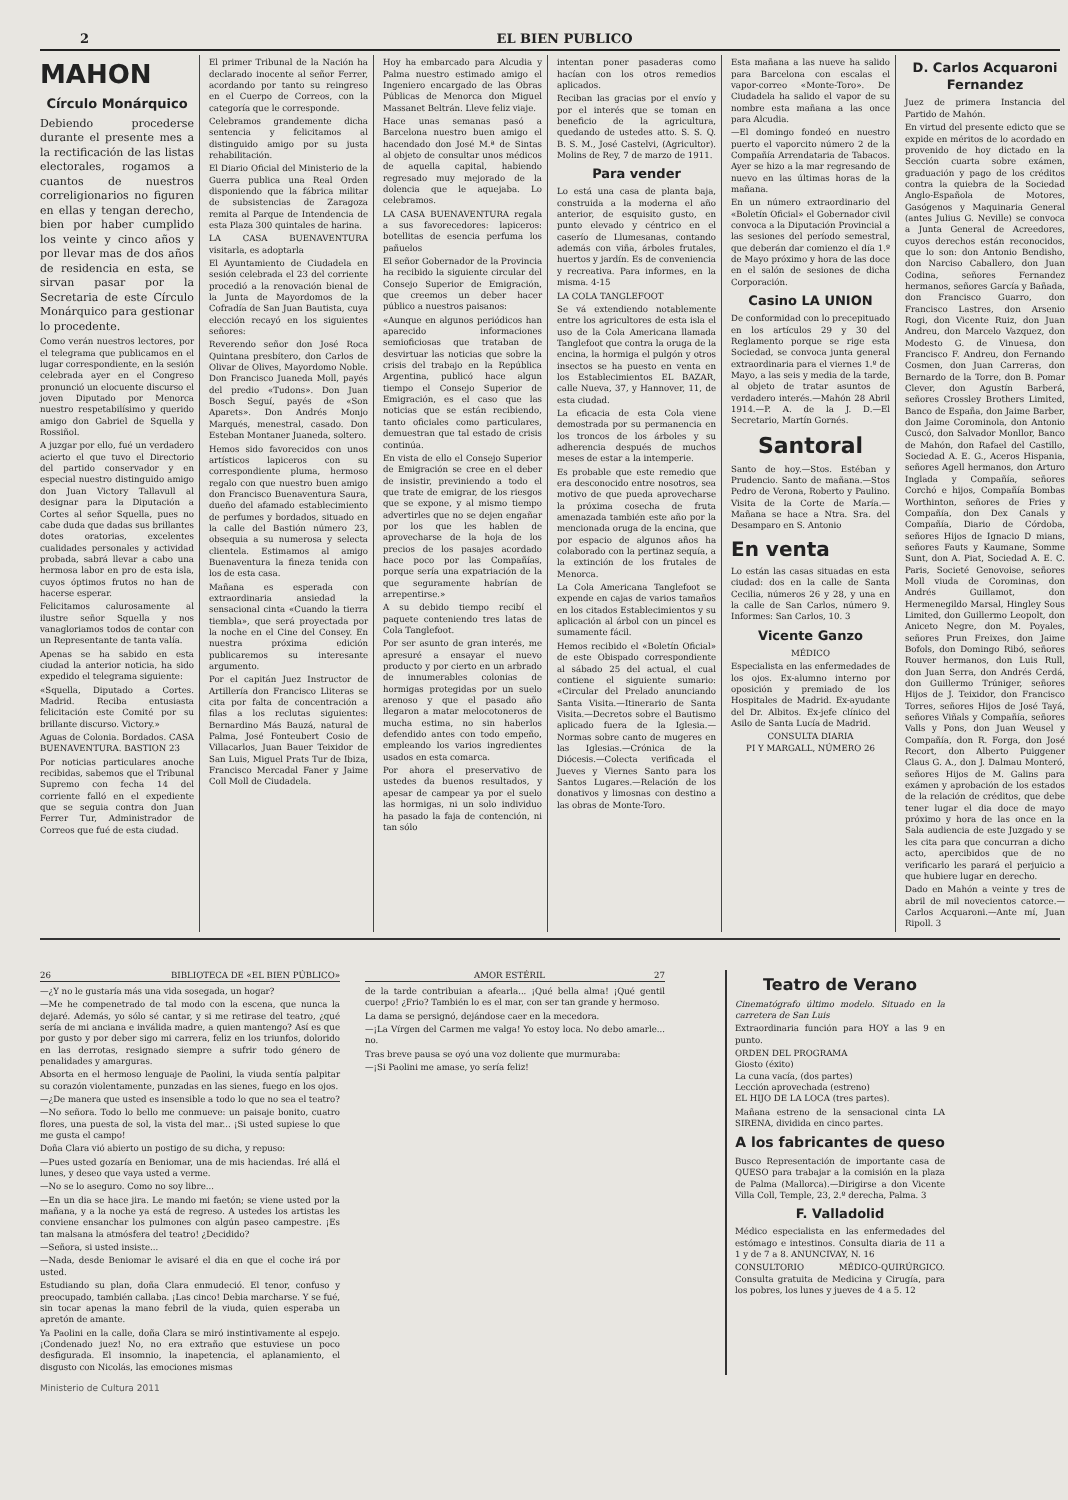2 EL BIEN PUBLICO
MAHON
Círculo Monárquico
Debiendo procederse durante el presente mes a la rectificación de las listas electorales, rogamos a cuantos de nuestros correligionarios no figuren en ellas y tengan derecho, bien por haber cumplido los veinte y cinco años y por llevar mas de dos años de residencia en esta, se sirvan pasar por la Secretaria de este Círculo Monárquico para gestionar lo procedente.
Como verán nuestros lectores, por el telegrama que publicamos en el lugar correspondiente, en la sesión celebrada ayer en el Congreso pronunció un elocuente discurso el joven Diputado por Menorca nuestro respetabilísimo y querido amigo don Gabriel de Squella y Rossiñol.
A juzgar por ello, fué un verdadero acierto el que tuvo el Directorio del partido conservador y en especial nuestro distinguido amigo don Juan Victory Tallavull al designar para la Diputación a Cortes al señor Squella, pues no cabe duda que dadas sus brillantes dotes oratorias, excelentes cualidades personales y actividad probada, sabrá llevar a cabo una hermosa labor en pro de esta isla, cuyos óptimos frutos no han de hacerse esperar.
Felicitamos calurosamente al ilustre señor Squella y nos vanagloriamos todos de contar con un Representante de tanta valía.
Apenas se ha sabido en esta ciudad la anterior noticia, ha sido expedido el telegrama siguiente:
«Squella, Diputado a Cortes. Madrid. Reciba entusiasta felicitación este Comité por su brillante discurso. Victory.»
Aguas de Colonia. Bordados. CASA BUENAVENTURA. BASTION 23
Por noticias particulares anoche recibidas, sabemos que el Tribunal Supremo con fecha 14 del corriente falló en el expediente que se seguia contra don Juan Ferrer Tur, Administrador de Correos que fué de esta ciudad.
El primer Tribunal de la Nación ha declarado inocente al señor Ferrer, acordando por tanto su reingreso en el Cuerpo de Correos, con la categoría que le corresponde.
Celebramos grandemente dicha sentencia y felicitamos al distinguido amigo por su justa rehabilitación.
El Diario Oficial del Ministerio de la Guerra publica una Real Orden disponiendo que la fábrica militar de subsistencias de Zaragoza remita al Parque de Intendencia de esta Plaza 300 quintales de harina.
LA CASA BUENAVENTURA visitarla, es adoptarla
El Ayuntamiento de Ciudadela en sesión celebrada el 23 del corriente procedió a la renovación bienal de la Junta de Mayordomos de la Cofradía de San Juan Bautista, cuya elección recayó en los siguientes señores:
Reverendo señor don José Roca Quintana presbítero, don Carlos de Olivar de Olives, Mayordomo Noble. Don Francisco Juaneda Moll, payés del predio «Tudons». Don Juan Bosch Seguí, payés de «Son Aparets». Don Andrés Monjo Marqués, menestral, casado. Don Esteban Montaner Juaneda, soltero.
Hemos sido favorecidos con unos artísticos lapiceros con su correspondiente pluma, hermoso regalo con que nuestro buen amigo don Francisco Buenaventura Saura, dueño del afamado establecimiento de perfumes y bordados, situado en la calle del Bastión número 23, obsequia a su numerosa y selecta clientela. Estimamos al amigo Buenaventura la fineza tenida con los de esta casa.
Mañana es esperada con extraordinaria ansiedad la sensacional cinta «Cuando la tierra tiembla», que será proyectada por la noche en el Cine del Consey. En nuestra próxima edición publicaremos su interesante argumento.
Por el capitán Juez Instructor de Artillería don Francisco Lliteras se cita por falta de concentración a filas a los reclutas siguientes: Bernardino Más Bauzá, natural de Palma, José Fonteubert Cosio de Villacarlos, Juan Bauer Teixidor de San Luis, Miguel Prats Tur de Ibiza, Francisco Mercadal Faner y Jaime Coll Moll de Ciudadela.
Hoy ha embarcado para Alcudia y Palma nuestro estimado amigo el Ingeniero encargado de las Obras Públicas de Menorca don Miguel Massanet Beltrán. Lleve feliz viaje.
Hace unas semanas pasó a Barcelona nuestro buen amigo el hacendado don José M.ª de Sintas al objeto de consultar unos médicos de aquella capital, habiendo regresado muy mejorado de la dolencia que le aquejaba. Lo celebramos.
LA CASA BUENAVENTURA regala a sus favorecedores: lapiceros: botellitas de esencia perfuma los pañuelos
El señor Gobernador de la Provincia ha recibido la siguiente circular del Consejo Superior de Emigración, que creemos un deber hacer público a nuestros paisanos:
«Aunque en algunos periódicos han aparecido informaciones semioficiosas que trataban de desvirtuar las noticias que sobre la crisis del trabajo en la República Argentina, publicó hace algun tiempo el Consejo Superior de Emigración, es el caso que las noticias que se están recibiendo, tanto oficiales como particulares, demuestran que tal estado de crisis continúa.
En vista de ello el Consejo Superior de Emigración se cree en el deber de insistir, previniendo a todo el que trate de emigrar, de los riesgos que se expone, y al mismo tiempo advertirles que no se dejen engañar por los que les hablen de aprovecharse de la hoja de los precios de los pasajes acordado hace poco por las Compañías, porque sería una expatriación de la que seguramente habrían de arrepentirse.»
A su debido tiempo recibí el paquete conteniendo tres latas de Cola Tanglefoot.
Por ser asunto de gran interés, me apresuré a ensayar el nuevo producto y por cierto en un arbrado de innumerables colonias de hormigas protegidas por un suelo arenoso y que el pasado año llegaron a matar melocotoneros de mucha estima, no sin haberlos defendido antes con todo empeño, empleando los varios ingredientes usados en esta comarca.
Por ahora el preservativo de ustedes da buenos resultados, y apesar de campear ya por el suelo las hormigas, ni un solo individuo ha pasado la faja de contención, ni tan sólo
intentan poner pasaderas como hacían con los otros remedios aplicados.
Reciban las gracias por el envío y por el interés que se toman en beneficio de la agricultura, quedando de ustedes atto. S. S. Q. B. S. M., José Castelvi, (Agricultor). Molins de Rey, 7 de marzo de 1911.
Para vender
Lo está una casa de planta baja, construida a la moderna el año anterior, de esquisito gusto, en punto elevado y céntrico en el caserío de Llumesanas, contando además con viña, árboles frutales, huertos y jardín. Es de conveniencia y recreativa. Para informes, en la misma. 4-15
LA COLA TANGLEFOOT
Se vá extendiendo notablemente entre los agricultores de esta isla el uso de la Cola Americana llamada Tanglefoot que contra la oruga de la encina, la hormiga el pulgón y otros insectos se ha puesto en venta en los Establecimientos EL BAZAR, calle Nueva, 37, y Hannover, 11, de esta ciudad.
La eficacia de esta Cola viene demostrada por su permanencia en los troncos de los árboles y su adherencia después de muchos meses de estar a la intemperie.
Es probable que este remedio que era desconocido entre nosotros, sea motivo de que pueda aprovecharse la próxima cosecha de fruta amenazada también este año por la mencionada oruga de la encina, que por espacio de algunos años ha colaborado con la pertinaz sequía, a la extinción de los frutales de Menorca.
La Cola Americana Tanglefoot se expende en cajas de varios tamaños en los citados Establecimientos y su aplicación al árbol con un pincel es sumamente fácil.
Hemos recibido el «Boletín Oficial» de este Obispado correspondiente al sábado 25 del actual, el cual contiene el siguiente sumario: «Circular del Prelado anunciando Santa Visita.—Itinerario de Santa Visita.—Decretos sobre el Bautismo aplicado fuera de la Iglesia.—Normas sobre canto de mugeres en las Iglesias.—Crónica de la Diócesis.—Colecta verificada el Jueves y Viernes Santo para los Santos Lugares.—Relación de los donativos y limosnas con destino a las obras de Monte-Toro.
Esta mañana a las nueve ha salido para Barcelona con escalas el vapor-correo «Monte-Toro». De Ciudadela ha salido el vapor de su nombre esta mañana a las once para Alcudia.
—El domingo fondeó en nuestro puerto el vaporcito número 2 de la Compañía Arrendataria de Tabacos. Ayer se hizo a la mar regresando de nuevo en las últimas horas de la mañana.
En un número extraordinario del «Boletín Oficial» el Gobernador civil convoca a la Diputación Provincial a las sesiones del período semestral, que deberán dar comienzo el día 1.º de Mayo próximo y hora de las doce en el salón de sesiones de dicha Corporación.
Casino LA UNION
De conformidad con lo precepituado en los artículos 29 y 30 del Reglamento porque se rige esta Sociedad, se convoca junta general extraordinaria para el viernes 1.º de Mayo, a las seis y media de la tarde, al objeto de tratar asuntos de verdadero interés.—Mahón 28 Abril 1914.—P. A. de la J. D.—El Secretario, Martín Gornés.
Santoral
Santo de hoy.—Stos. Estéban y Prudencio. Santo de mañana.—Stos Pedro de Verona, Roberto y Paulino. Visita de la Corte de María.—Mañana se hace a Ntra. Sra. del Desamparo en S. Antonio
En venta
Lo están las casas situadas en esta ciudad: dos en la calle de Santa Cecilia, números 26 y 28, y una en la calle de San Carlos, número 9. Informes: San Carlos, 10. 3
Vicente Ganzo
MÉDICO
Especialista en las enfermedades de los ojos. Ex-alumno interno por oposición y premiado de los Hospitales de Madrid. Ex-ayudante del Dr. Albitos. Ex-jefe clínico del Asilo de Santa Lucía de Madrid.
CONSULTA DIARIA
PI Y MARGALL, NÚMERO 26
D. Carlos Acquaroni Fernandez
Juez de primera Instancia del Partido de Mahón.
En virtud del presente edicto que se expide en méritos de lo acordado en provenido de hoy dictado en la Sección cuarta sobre exámen, graduación y pago de los créditos contra la quiebra de la Sociedad Anglo-Española de Motores, Gasógenos y Maquinaria General (antes Julius G. Neville) se convoca a Junta General de Acreedores, cuyos derechos están reconocidos, que lo son: don Antonio Bendisho, don Narciso Caballero, don Juan Codina, señores Fernandez hermanos, señores García y Bañada, don Francisco Guarro, don Francisco Lastres, don Arsenio Rogi, don Vicente Ruiz, don Juan Andreu, don Marcelo Vazquez, don Modesto G. de Vinuesa, don Francisco F. Andreu, don Fernando Cosmen, don Juan Carreras, don Bernardo de la Torre, don B. Pomar Clever, don Agustín Barberá, señores Crossley Brothers Limited, Banco de España, don Jaime Barber, don Jaime Corominola, don Antonio Cuscó, don Salvador Monllor, Banco de Mahón, don Rafael del Castillo, Sociedad A. E. G., Aceros Hispania, señores Agell hermanos, don Arturo Inglada y Compañía, señores Corchó e hijos, Compañía Bombas Worthinton, señores de Fries y Compañía, don Dex Canals y Compañía, Diario de Córdoba, señores Hijos de Ignacio D mians, señores Fauts y Kaumane, Somme Sunt, don A. Piat, Sociedad A. E. C. Paris, Societé Genovoise, señores Moll viuda de Corominas, don Andrés Guillamot, don Hermenegildo Marsal, Hingley Sous Limited, don Guillermo Leopolt, don Aniceto Negre, don M. Poyales, señores Prun Freixes, don Jaime Bofols, don Domingo Ribó, señores Rouver hermanos, don Luis Rull, don Juan Serra, don Andrés Cerdá, don Guillermo Trúniger, señores Hijos de J. Teixidor, don Francisco Torres, señores Hijos de José Tayá, señores Viñals y Compañía, señores Valls y Pons, don Juan Weusel y Compañía, don R. Forga, don José Recort, don Alberto Puiggener Claus G. A., don J. Dalmau Monteró, señores Hijos de M. Galins para exámen y aprobación de los estados de la relación de créditos, que debe tener lugar el dia doce de mayo próximo y hora de las once en la Sala audiencia de este Juzgado y se les cita para que concurran a dicho acto, apercibidos que de no verificarlo les parará el perjuicio a que hubiere lugar en derecho.
Dado en Mahón a veinte y tres de abril de mil novecientos catorce.—Carlos Acquaroni.—Ante mí, Juan Ripoll. 3
26 BIBLIOTECA DE «EL BIEN PÚBLICO»
—¿Y no le gustaría más una vida sosegada, un hogar?
—Me he compenetrado de tal modo con la escena, que nunca la dejaré. Además, yo sólo sé cantar, y si me retirase del teatro, ¿qué sería de mi anciana e inválida madre, a quien mantengo? Así es que por gusto y por deber sigo mi carrera, feliz en los triunfos, dolorido en las derrotas, resignado siempre a sufrir todo género de penalidades y amarguras.
Absorta en el hermoso lenguaje de Paolini, la viuda sentía palpitar su corazón violentamente, punzadas en las sienes, fuego en los ojos.
—¿De manera que usted es insensible a todo lo que no sea el teatro?
—No señora. Todo lo bello me conmueve: un paisaje bonito, cuatro flores, una puesta de sol, la vista del mar... ¡Si usted supiese lo que me gusta el campo!
Doña Clara vió abierto un postigo de su dicha, y repuso:
—Pues usted gozaría en Beniomar, una de mis haciendas. Iré allá el lunes, y deseo que vaya usted a verme.
—No se lo aseguro. Como no soy libre...
—En un dia se hace jira. Le mando mi faetón; se viene usted por la mañana, y a la noche ya está de regreso. A ustedes los artistas les conviene ensanchar los pulmones con algún paseo campestre. ¡Es tan malsana la atmósfera del teatro! ¿Decidido?
—Señora, si usted insiste...
—Nada, desde Beniomar le avisaré el dia en que el coche irá por usted.
Estudiando su plan, doña Clara enmudeció. El tenor, confuso y preocupado, también callaba. ¡Las cinco! Debia marcharse. Y se fué, sin tocar apenas la mano febril de la viuda, quien esperaba un apretón de amante.
Ya Paolini en la calle, doña Clara se miró instintivamente al espejo. ¡Condenado juez! No, no era extraño que estuviese un poco desfigurada. El insomnio, la inapetencia, el aplanamiento, el disgusto con Nicolás, las emociones mismas
AMOR ESTÉRIL 27
de la tarde contribuian a afearla... ¡Qué bella alma! ¡Qué gentil cuerpo! ¿Frio? También lo es el mar, con ser tan grande y hermoso.
La dama se persignó, dejándose caer en la mecedora.
—¡La Vírgen del Carmen me valga! Yo estoy loca. No debo amarle... no.
Tras breve pausa se oyó una voz doliente que murmuraba:
—¡Si Paolini me amase, yo sería feliz!
Teatro de Verano
Cinematógrafo último modelo. Situado en la carretera de San Luis
Extraordinaria función para HOY a las 9 en punto.
ORDEN DEL PROGRAMA
Giosto (éxito)
La cuna vacía, (dos partes)
Lección aprovechada (estreno)
EL HIJO DE LA LOCA (tres partes).
Mañana estreno de la sensacional cinta LA SIRENA, dividida en cinco partes.
A los fabricantes de queso
Busco Representación de importante casa de QUESO para trabajar a la comisión en la plaza de Palma (Mallorca).—Dirigirse a don Vicente Villa Coll, Temple, 23, 2.º derecha, Palma. 3
F. Valladolid
Médico especialista en las enfermedades del estómago e intestinos. Consulta diaria de 11 a 1 y de 7 a 8. ANUNCIVAY, N. 16
CONSULTORIO MÉDICO-QUIRÚRGICO. Consulta gratuita de Medicina y Cirugía, para los pobres, los lunes y jueves de 4 a 5. 12
Ministerio de Cultura 2011